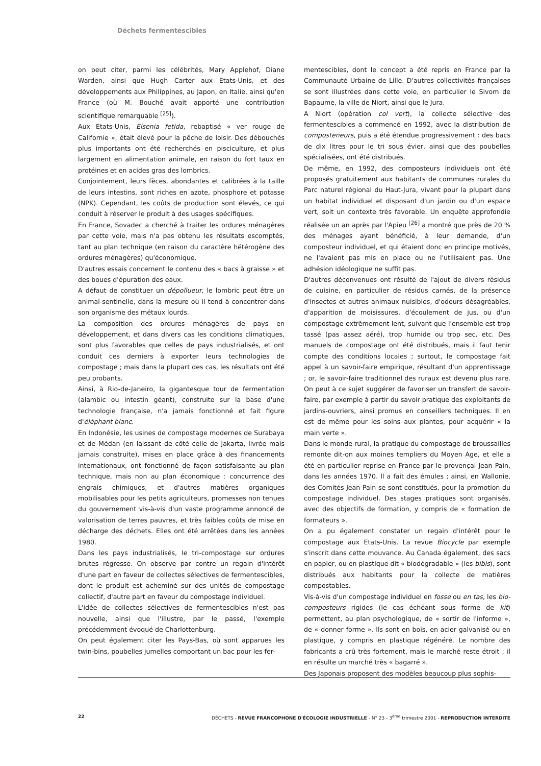Déchets fermentescibles
on peut citer, parmi les célébrités, Mary Applehof, Diane Warden, ainsi que Hugh Carter aux Etats-Unis, et des développements aux Philippines, au Japon, en Italie, ainsi qu'en France (où M. Bouché avait apporté une contribution scientifique remarquable <sup>[25]</sup>).
Aux Etats-Unis, Eisenia fetida, rebaptisé « ver rouge de Californie », était élevé pour la pêche de loisir. Des débouchés plus importants ont été recherchés en pisciculture, et plus largement en alimentation animale, en raison du fort taux en protéines et en acides gras des lombrics.
Conjointement, leurs fèces, abondantes et calibrées à la taille de leurs intestins, sont riches en azote, phosphore et potasse (NPK). Cependant, les coûts de production sont élevés, ce qui conduit à réserver le produit à des usages spécifiques.
En France, Sovadec a cherché à traiter les ordures ménagères par cette voie, mais n'a pas obtenu les résultats escomptés, tant au plan technique (en raison du caractère hétérogène des ordures ménagères) qu'économique.
D'autres essais concernent le contenu des « bacs à graisse » et des boues d'épuration des eaux.
A défaut de constituer un dépollueur, le lombric peut être un animal-sentinelle, dans la mesure où il tend à concentrer dans son organisme des métaux lourds.
La composition des ordures ménagères de pays en développement, et dans divers cas les conditions climatiques, sont plus favorables que celles de pays industrialisés, et ont conduit ces derniers à exporter leurs technologies de compostage ; mais dans la plupart des cas, les résultats ont été peu probants.
Ainsi, à Rio-de-Janeiro, la gigantesque tour de fermentation (alambic ou intestin géant), construite sur la base d'une technologie française, n'a jamais fonctionné et fait figure d'éléphant blanc.
En Indonésie, les usines de compostage modernes de Surabaya et de Médan (en laissant de côté celle de Jakarta, livrée mais jamais construite), mises en place grâce à des financements internationaux, ont fonctionné de façon satisfaisante au plan technique, mais non au plan économique : concurrence des engrais chimiques, et d'autres matières organiques mobilisables pour les petits agriculteurs, promesses non tenues du gouvernement vis-à-vis d'un vaste programme annoncé de valorisation de terres pauvres, et très faibles coûts de mise en décharge des déchets. Elles ont été arrêtées dans les années 1980.
Dans les pays industrialisés, le tri-compostage sur ordures brutes régresse. On observe par contre un regain d'intérêt d'une part en faveur de collectes sélectives de fermentescibles, dont le produit est acheminé sur des unités de compostage collectif, d'autre part en faveur du compostage individuel.
L'idée de collectes sélectives de fermentescibles n'est pas nouvelle, ainsi que l'illustre, par le passé, l'exemple précédemment évoqué de Charlottenburg.
On peut également citer les Pays-Bas, où sont apparues les twin-bins, poubelles jumelles comportant un bac pour les fer-
mentescibles, dont le concept a été repris en France par la Communauté Urbaine de Lille. D'autres collectivités françaises se sont illustrées dans cette voie, en particulier le Sivom de Bapaume, la ville de Niort, ainsi que le Jura.
A Niort (opération col vert), la collecte sélective des fermentescibles a commencé en 1992, avec la distribution de composteneurs, puis a été étendue progressivement : des bacs de dix litres pour le tri sous évier, ainsi que des poubelles spécialisées, ont été distribués.
De même, en 1992, des composteurs individuels ont été proposés gratuitement aux habitants de communes rurales du Parc naturel régional du Haut-Jura, vivant pour la plupart dans un habitat individuel et disposant d'un jardin ou d'un espace vert, soit un contexte très favorable. Un enquête approfondie réalisée un an après par l'Apieu <sup>[26]</sup> a montré que près de 20 % des ménages ayant bénéficié, à leur demande, d'un composteur individuel, et qui étaient donc en principe motivés, ne l'avaient pas mis en place ou ne l'utilisaient pas. Une adhésion idéologique ne suffit pas.
D'autres déconvenues ont résulté de l'ajout de divers résidus de cuisine, en particulier de résidus carnés, de la présence d'insectes et autres animaux nuisibles, d'odeurs désagréables, d'apparition de moisissures, d'écoulement de jus, ou d'un compostage extrêmement lent, suivant que l'ensemble est trop tassé (pas assez aéré), trop humide ou trop sec, etc. Des manuels de compostage ont été distribués, mais il faut tenir compte des conditions locales ; surtout, le compostage fait appel à un savoir-faire empirique, résultant d'un apprentissage ; or, le savoir-faire traditionnel des ruraux est devenu plus rare. On peut à ce sujet suggérer de favoriser un transfert de savoir-faire, par exemple à partir du savoir pratique des exploitants de jardins-ouvriers, ainsi promus en conseillers techniques. Il en est de même pour les soins aux plantes, pour acquérir « la main verte ».
Dans le monde rural, la pratique du compostage de broussailles remonte dit-on aux moines templiers du Moyen Age, et elle a été en particulier reprise en France par le provençal Jean Pain, dans les années 1970. Il a fait des émules ; ainsi, en Wallonie, des Comités Jean Pain se sont constitués, pour la promotion du compostage individuel. Des stages pratiques sont organisés, avec des objectifs de formation, y compris de « formation de formateurs ».
On a pu également constater un regain d'intérêt pour le compostage aux Etats-Unis. La revue Biocycle par exemple s'inscrit dans cette mouvance. Au Canada également, des sacs en papier, ou en plastique dit « biodégradable » (les bibis), sont distribués aux habitants pour la collecte de matières compostables.
Vis-à-vis d'un compostage individuel en fosse ou en tas, les bio-composteurs rigides (le cas échéant sous forme de kit) permettent, au plan psychologique, de « sortir de l'informe », de « donner forme ». Ils sont en bois, en acier galvanisé ou en plastique, y compris en plastique régénéré. Le nombre des fabricants a crû très fortement, mais le marché reste étroit ; il en résulte un marché très « bagarré ».
Des Japonais proposent des modèles beaucoup plus sophis-
22 DÉCHETS - REVUE FRANCOPHONE D'ÉCOLOGIE INDUSTRIELLE - N° 23 - 3<sup>ème</sup> trimestre 2001 - REPRODUCTION INTERDITE